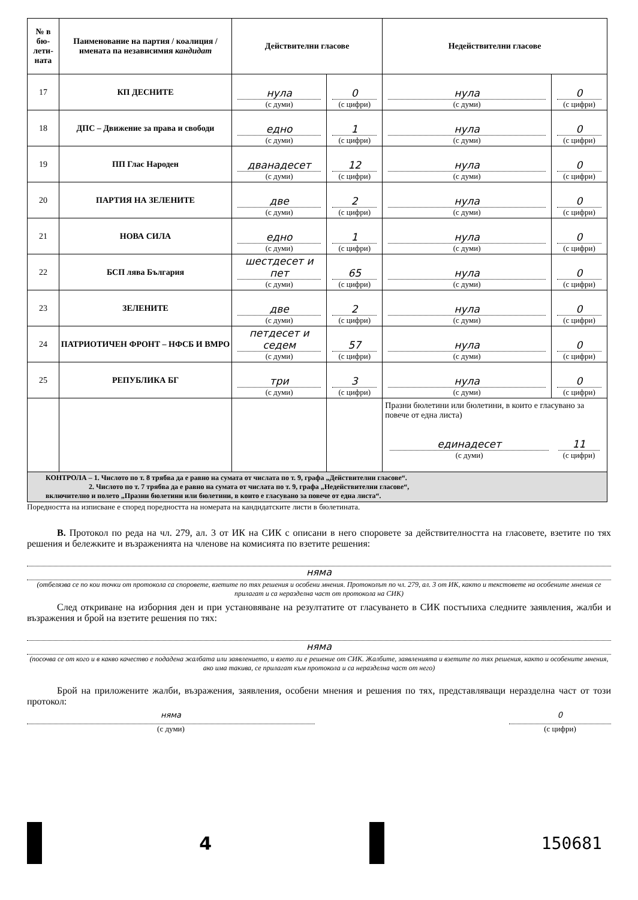| № в бю-лети-ната | Паименование на партия / коалиция / имената па независимия кандидат | Действителни гласове | | Недействителни гласове | |
| --- | --- | --- | --- | --- | --- |
| 17 | КП ДЕСНИТЕ | нула (с думи) | 0 (с цифри) | нула (с думи) | 0 (с цифри) |
| 18 | ДПС – Движение за права и свободи | едно (с думи) | 1 (с цифри) | нула (с думи) | 0 (с цифри) |
| 19 | ПП Глас Народен | дванадесет (с думи) | 12 (с цифри) | нула (с думи) | 0 (с цифри) |
| 20 | ПАРТИЯ НА ЗЕЛЕНИТЕ | две (с думи) | 2 (с цифри) | нула (с думи) | 0 (с цифри) |
| 21 | НОВА СИЛА | едно (с думи) | 1 (с цифри) | нула (с думи) | 0 (с цифри) |
| 22 | БСП лява България | шестдесет и пет (с думи) | 65 (с цифри) | нула (с думи) | 0 (с цифри) |
| 23 | ЗЕЛЕНИТЕ | две (с думи) | 2 (с цифри) | нула (с думи) | 0 (с цифри) |
| 24 | ПАТРИОТИЧЕН ФРОНТ – НФСБ И ВМРО | петдесет и седем (с думи) | 57 (с цифри) | нула (с думи) | 0 (с цифри) |
| 25 | РЕПУБЛИКА БГ | три (с думи) | 3 (с цифри) | нула (с думи) | 0 (с цифри) |
| | | | | Празни бюлетини или бюлетини, в които е гласувано за повече от една листа) единадесет (с думи) 11 (с цифри) | |
| КОНТРОЛА – 1. Числото по т. 8 трябва да е равно на сумата от числата по т. 9, графа „Действителни гласове“. 2. Числото по т. 7 трябва да е равно на сумата от числата по т. 9, графа „Недействителни гласове“, включително и полето „Празни бюлетини или бюлетини, в които е гласувано за повече от една листа“. | | | | | |
Поредността на изписване е според поредността на номерата на кандидатските листи в бюлетината.
В. Протокол по реда на чл. 279, ал. 3 от ИК на СИК с описани в него споровете за действителността на гласовете, взетите по тях решения и бележките и възраженията на членове на комисията по взетите решения:
няма
(отбелязва се по кои точки от протокола са споровете, взетите по тях решения и особени мнения. Протоколът по чл. 279, ал. 3 от ИК, както и текстовете на особените мнения се прилагат и са неразделна част от протокола на СИК)
След откриване на изборния ден и при установяване на резултатите от гласуването в СИК постъпиха следните заявления, жалби и възражения и брой на взетите решения по тях:
няма
(посочва се от кого и в какво качество е подадена жалбата или заявлението, и взето ли е решение от СИК. Жалбите, заявленията и взетите по тях решения, както и особените мнения, ако има такива, се прилагат към протокола и са неразделна част от него)
Брой на приложените жалби, възражения, заявления, особени мнения и решения по тях, представляващи неразделна част от този протокол:
няма
(с думи)
0
(с цифри)
4 150681